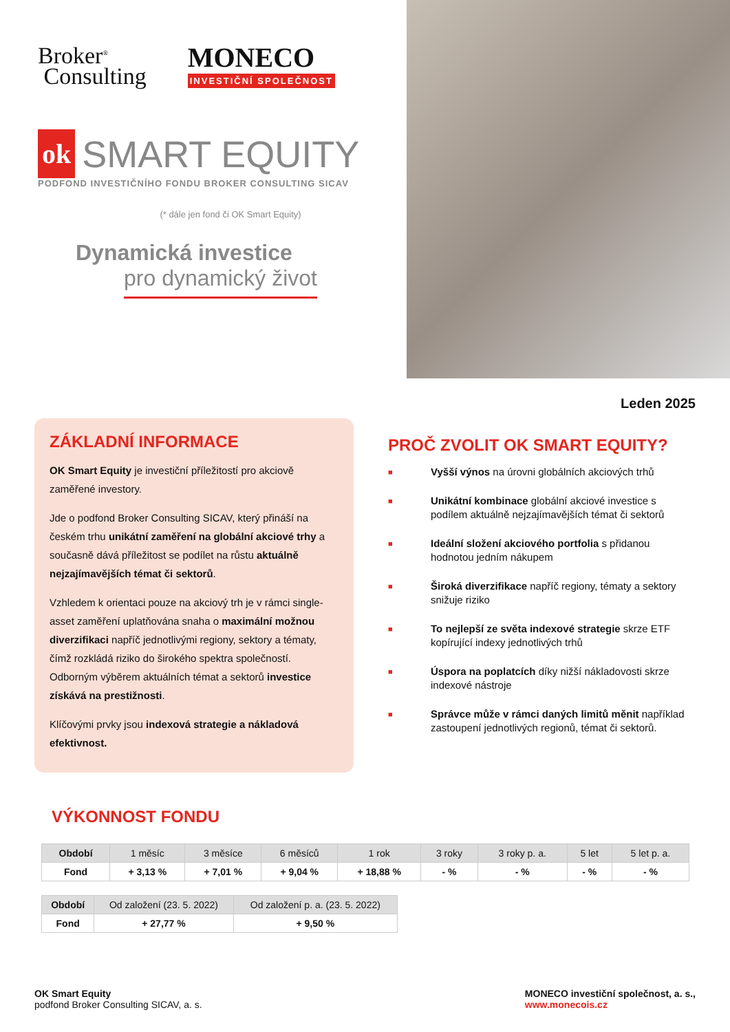Broker<sup>®</sup>
Consulting
MONECO
INVESTIČNÍ SPOLEČNOST
ok SMART EQUITY
PODFOND INVESTIČNÍHO FONDU BROKER CONSULTING SICAV
(* dále jen fond či OK Smart Equity)
Dynamická investice
pro dynamický život
Leden 2025
ZÁKLADNÍ INFORMACE
OK Smart Equity je investiční příležitostí pro akciově zaměřené investory.
Jde o podfond Broker Consulting SICAV, který přináší na českém trhu unikátní zaměření na globální akciové trhy a současně dává příležitost se podílet na růstu aktuálně nejzajímavějších témat či sektorů.
Vzhledem k orientaci pouze na akciový trh je v rámci single-asset zaměření uplatňována snaha o maximální možnou diverzifikaci napříč jednotlivými regiony, sektory a tématy, čímž rozkládá riziko do širokého spektra společností. Odborným výběrem aktuálních témat a sektorů investice získává na prestižnosti.
Klíčovými prvky jsou indexová strategie a nákladová efektivnost.
PROČ ZVOLIT OK SMART EQUITY?
■
Vyšší výnos na úrovni globálních akciových trhů
■
Unikátní kombinace globální akciové investice s podílem aktuálně nejzajímavějších témat či sektorů
■
Ideální složení akciového portfolia s přidanou hodnotou jedním nákupem
■
Široká diverzifikace napříč regiony, tématy a sektory snižuje riziko
■
To nejlepší ze světa indexové strategie skrze ETF kopírující indexy jednotlivých trhů
■
Úspora na poplatcích díky nižší nákladovosti skrze indexové nástroje
■
Správce může v rámci daných limitů měnit například zastoupení jednotlivých regionů, témat či sektorů.
VÝKONNOST FONDU
| Období | 1 měsíc | 3 měsíce | 6 měsíců | 1 rok | 3 roky | 3 roky p. a. | 5 let | 5 let p. a. |
| Fond | + 3,13 % | + 7,01 % | + 9,04 % | + 18,88 % | - % | - % | - % | - % |
| Období | Od založení (23. 5. 2022) | Od založení p. a. (23. 5. 2022) |
| Fond | + 27,77 % | + 9,50 % |
OK Smart Equity
podfond Broker Consulting SICAV, a. s.
MONECO investiční společnost, a. s.,
www.monecois.cz